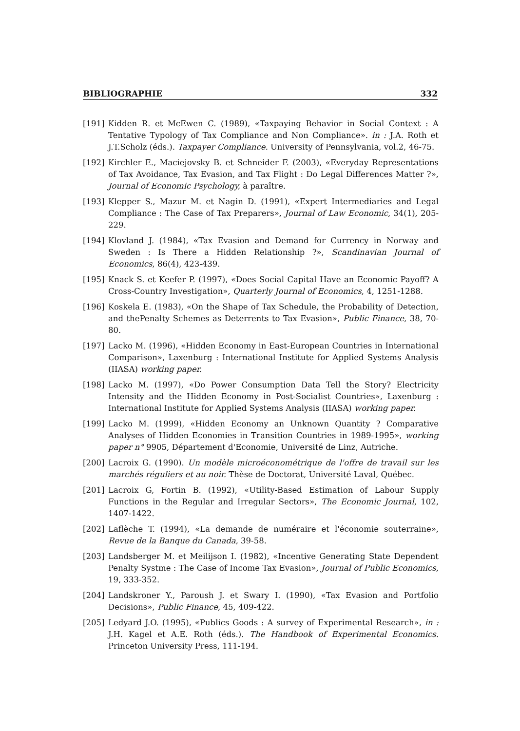BIBLIOGRAPHIE 332
[191] Kidden R. et McEwen C. (1989), «Taxpaying Behavior in Social Context : A Tentative Typology of Tax Compliance and Non Compliance». in : J.A. Roth et J.T.Scholz (éds.). Taxpayer Compliance. University of Pennsylvania, vol.2, 46-75.
[192] Kirchler E., Maciejovsky B. et Schneider F. (2003), «Everyday Representations of Tax Avoidance, Tax Evasion, and Tax Flight : Do Legal Differences Matter ?», Journal of Economic Psychology, à paraître.
[193] Klepper S., Mazur M. et Nagin D. (1991), «Expert Intermediaries and Legal Compliance : The Case of Tax Preparers», Journal of Law Economic, 34(1), 205-229.
[194] Klovland J. (1984), «Tax Evasion and Demand for Currency in Norway and Sweden : Is There a Hidden Relationship ?», Scandinavian Journal of Economics, 86(4), 423-439.
[195] Knack S. et Keefer P. (1997), «Does Social Capital Have an Economic Payoff? A Cross-Country Investigation», Quarterly Journal of Economics, 4, 1251-1288.
[196] Koskela E. (1983), «On the Shape of Tax Schedule, the Probability of Detection, and thePenalty Schemes as Deterrents to Tax Evasion», Public Finance, 38, 70-80.
[197] Lacko M. (1996), «Hidden Economy in East-European Countries in International Comparison», Laxenburg : International Institute for Applied Systems Analysis (IIASA) working paper.
[198] Lacko M. (1997), «Do Power Consumption Data Tell the Story? Electricity Intensity and the Hidden Economy in Post-Socialist Countries», Laxenburg : International Institute for Applied Systems Analysis (IIASA) working paper.
[199] Lacko M. (1999), «Hidden Economy an Unknown Quantity ? Comparative Analyses of Hidden Economies in Transition Countries in 1989-1995», working paper n° 9905, Département d'Economie, Université de Linz, Autriche.
[200] Lacroix G. (1990). Un modèle microéconométrique de l'offre de travail sur les marchés réguliers et au noir. Thèse de Doctorat, Université Laval, Québec.
[201] Lacroix G, Fortin B. (1992), «Utility-Based Estimation of Labour Supply Functions in the Regular and Irregular Sectors», The Economic Journal, 102, 1407-1422.
[202] Laflèche T. (1994), «La demande de numéraire et l'économie souterraine», Revue de la Banque du Canada, 39-58.
[203] Landsberger M. et Meilijson I. (1982), «Incentive Generating State Dependent Penalty Systme : The Case of Income Tax Evasion», Journal of Public Economics, 19, 333-352.
[204] Landskroner Y., Paroush J. et Swary I. (1990), «Tax Evasion and Portfolio Decisions», Public Finance, 45, 409-422.
[205] Ledyard J.O. (1995), «Publics Goods : A survey of Experimental Research», in : J.H. Kagel et A.E. Roth (éds.). The Handbook of Experimental Economics. Princeton University Press, 111-194.